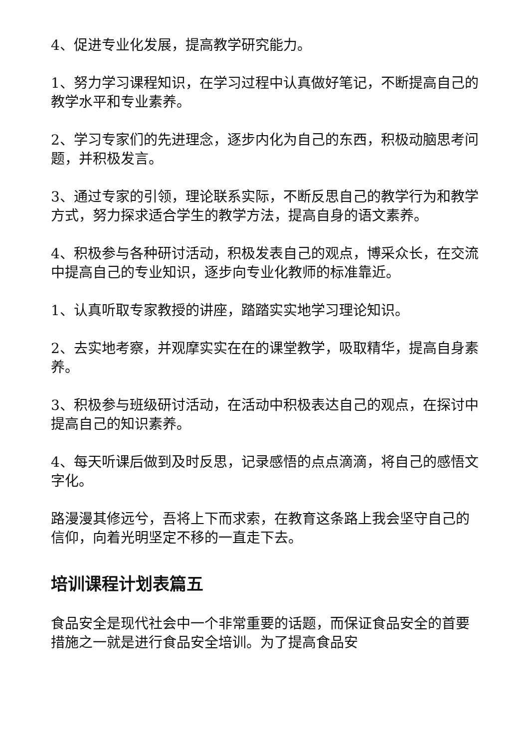4、促进专业化发展，提高教学研究能力。
1、努力学习课程知识，在学习过程中认真做好笔记，不断提高自己的教学水平和专业素养。
2、学习专家们的先进理念，逐步内化为自己的东西，积极动脑思考问题，并积极发言。
3、通过专家的引领，理论联系实际，不断反思自己的教学行为和教学方式，努力探求适合学生的教学方法，提高自身的语文素养。
4、积极参与各种研讨活动，积极发表自己的观点，博采众长，在交流中提高自己的专业知识，逐步向专业化教师的标准靠近。
1、认真听取专家教授的讲座，踏踏实实地学习理论知识。
2、去实地考察，并观摩实实在在的课堂教学，吸取精华，提高自身素养。
3、积极参与班级研讨活动，在活动中积极表达自己的观点，在探讨中提高自己的知识素养。
4、每天听课后做到及时反思，记录感悟的点点滴滴，将自己的感悟文字化。
路漫漫其修远兮，吾将上下而求索，在教育这条路上我会坚守自己的信仰，向着光明坚定不移的一直走下去。
培训课程计划表篇五
食品安全是现代社会中一个非常重要的话题，而保证食品安全的首要措施之一就是进行食品安全培训。为了提高食品安